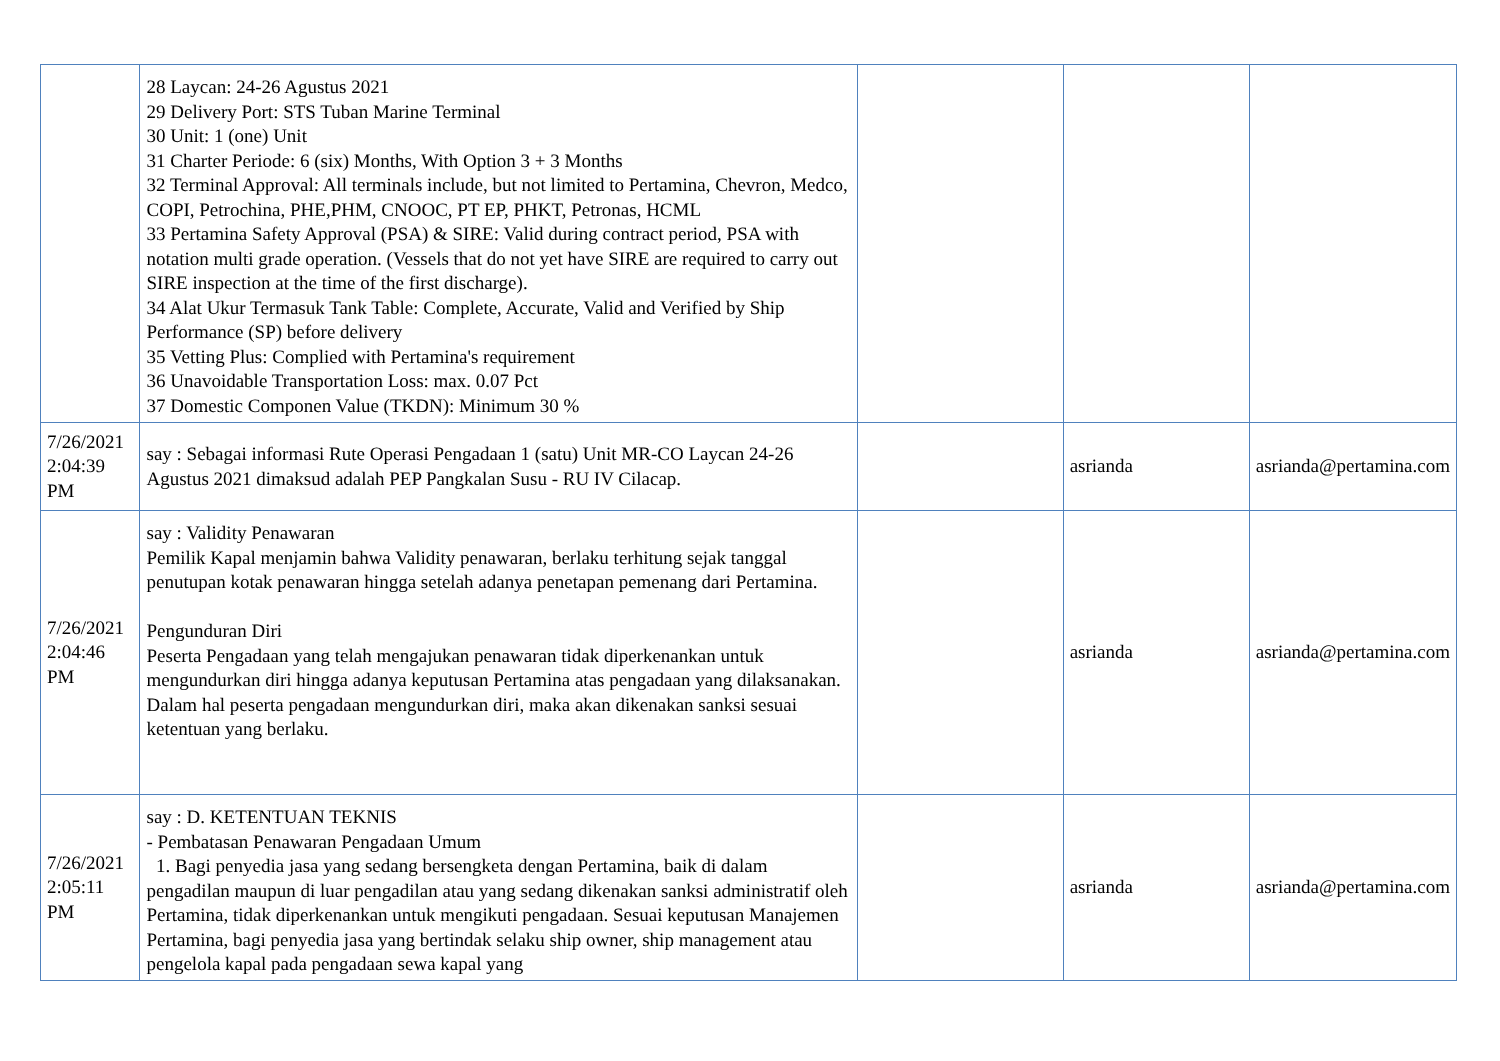| | 28 Laycan: 24-26 Agustus 2021 29 Delivery Port: STS Tuban Marine Terminal 30 Unit: 1 (one) Unit 31 Charter Periode: 6 (six) Months, With Option 3 + 3 Months 32 Terminal Approval: All terminals include, but not limited to Pertamina, Chevron, Medco, COPI, Petrochina, PHE,PHM, CNOOC, PT EP, PHKT, Petronas, HCML 33 Pertamina Safety Approval (PSA) & SIRE: Valid during contract period, PSA with notation multi grade operation. (Vessels that do not yet have SIRE are required to carry out SIRE inspection at the time of the first discharge). 34 Alat Ukur Termasuk Tank Table: Complete, Accurate, Valid and Verified by Ship Performance (SP) before delivery 35 Vetting Plus: Complied with Pertamina's requirement 36 Unavoidable Transportation Loss: max. 0.07 Pct 37 Domestic Componen Value (TKDN): Minimum 30 % | | | |
| 7/26/2021 2:04:39 PM | say : Sebagai informasi Rute Operasi Pengadaan 1 (satu) Unit MR-CO Laycan 24-26 Agustus 2021 dimaksud adalah PEP Pangkalan Susu - RU IV Cilacap. | | asrianda | asrianda@pertamina.com |
| 7/26/2021 2:04:46 PM | say : Validity Penawaran Pemilik Kapal menjamin bahwa Validity penawaran, berlaku terhitung sejak tanggal penutupan kotak penawaran hingga setelah adanya penetapan pemenang dari Pertamina. Pengunduran Diri Peserta Pengadaan yang telah mengajukan penawaran tidak diperkenankan untuk mengundurkan diri hingga adanya keputusan Pertamina atas pengadaan yang dilaksanakan. Dalam hal peserta pengadaan mengundurkan diri, maka akan dikenakan sanksi sesuai ketentuan yang berlaku. | | asrianda | asrianda@pertamina.com |
| 7/26/2021 2:05:11 PM | say : D. KETENTUAN TEKNIS - Pembatasan Penawaran Pengadaan Umum 1. Bagi penyedia jasa yang sedang bersengketa dengan Pertamina, baik di dalam pengadilan maupun di luar pengadilan atau yang sedang dikenakan sanksi administratif oleh Pertamina, tidak diperkenankan untuk mengikuti pengadaan. Sesuai keputusan Manajemen Pertamina, bagi penyedia jasa yang bertindak selaku ship owner, ship management atau pengelola kapal pada pengadaan sewa kapal yang | | asrianda | asrianda@pertamina.com |